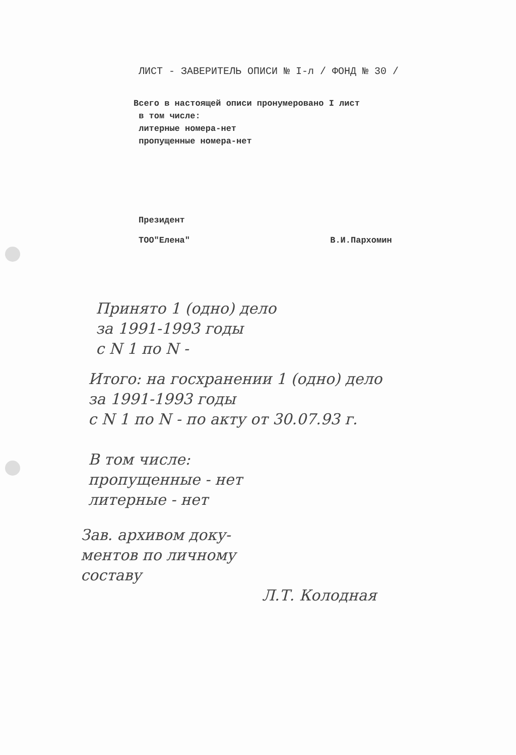ЛИСТ - ЗАВЕРИТЕЛЬ ОПИСИ № I-л / ФОНД № 30 /
Всего в настоящей описи пронумеровано I лист
в том числе:
литерные номера-нет
пропущенные номера-нет
Президент
ТОО"Елена" В.И.Пархомин
Принято 1 (одно) дело
за 1991-1993 годы
с N 1 по N -
Итого: на госхранении 1 (одно) дело
за 1991-1993 годы
с N 1 по N - по акту от 30.07.93 г.
В том числе:
пропущенные - нет
литерные - нет
Зав. архивом доку-
ментов по личному
составу
Л.Т. Колодная